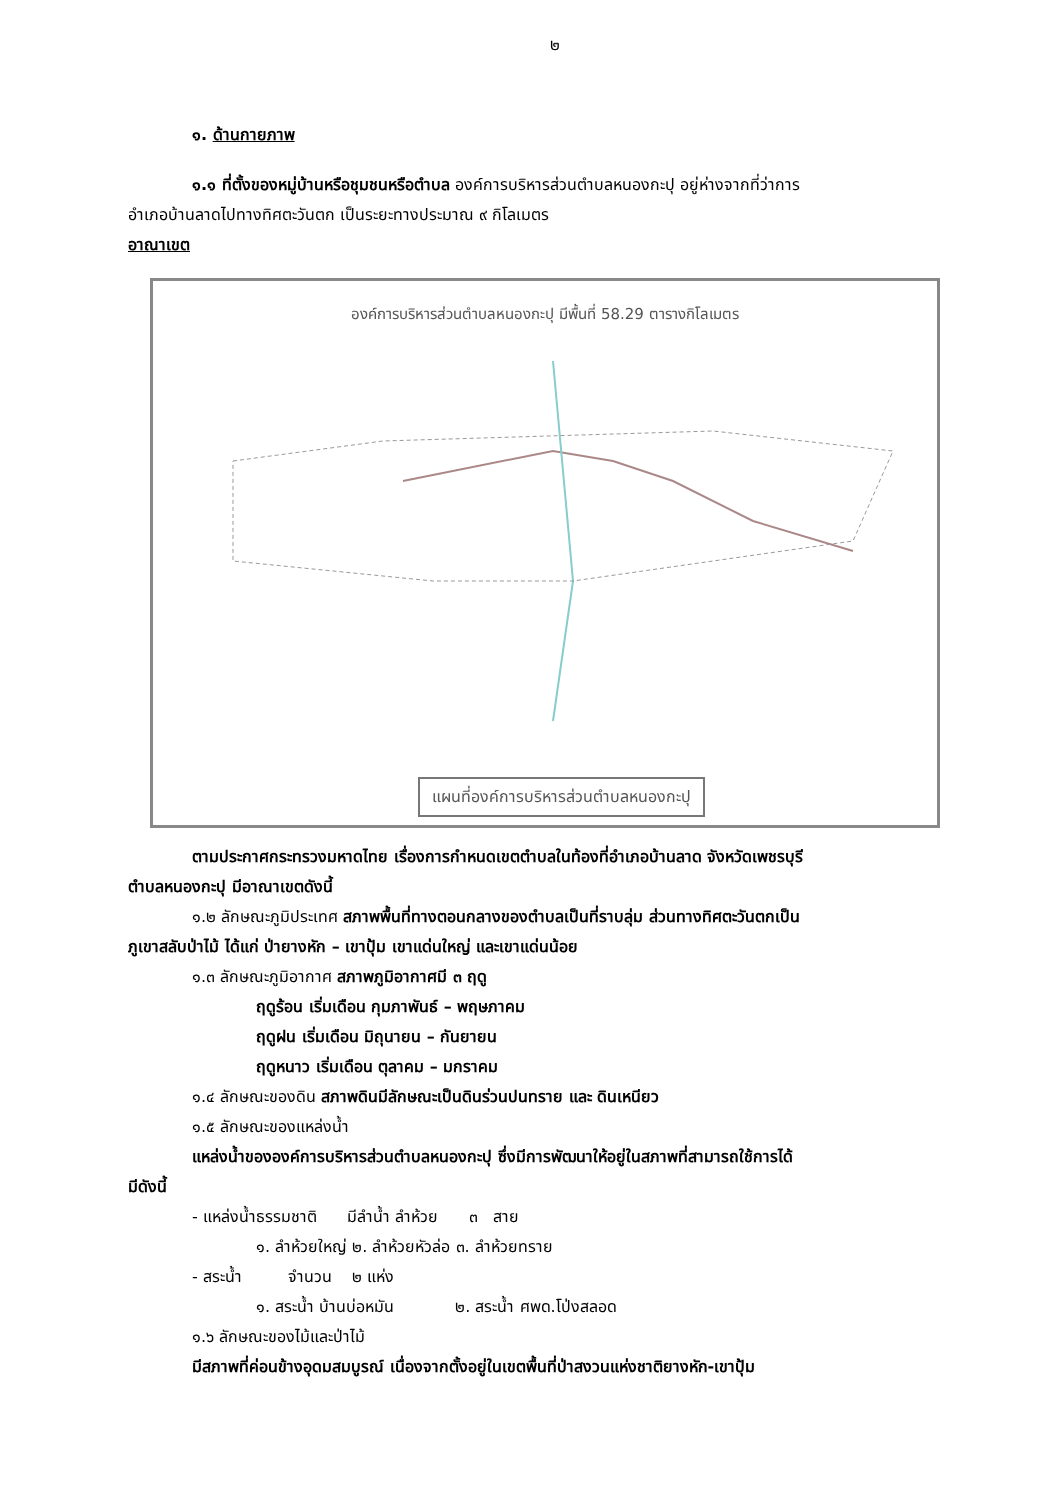๒
๑. ด้านกายภาพ
๑.๑ ที่ตั้งของหมู่บ้านหรือชุมชนหรือตำบล องค์การบริหารส่วนตำบลหนองกะปุ อยู่ห่างจากที่ว่าการ
อำเภอบ้านลาดไปทางทิศตะวันตก เป็นระยะทางประมาณ ๙ กิโลเมตร
อาณาเขต
องค์การบริหารส่วนตำบลหนองกะปุ มีพื้นที่ 58.29 ตารางกิโลเมตร
แผนที่องค์การบริหารส่วนตำบลหนองกะปุ
ตามประกาศกระทรวงมหาดไทย เรื่องการกำหนดเขตตำบลในท้องที่อำเภอบ้านลาด จังหวัดเพชรบุรี
ตำบลหนองกะปุ มีอาณาเขตดังนี้
๑.๒ ลักษณะภูมิประเทศ สภาพพื้นที่ทางตอนกลางของตำบลเป็นที่ราบลุ่ม ส่วนทางทิศตะวันตกเป็น
ภูเขาสลับป่าไม้ ได้แก่ ป่ายางหัก – เขาปุ้ม เขาแด่นใหญ่ และเขาแด่นน้อย
๑.๓ ลักษณะภูมิอากาศ สภาพภูมิอากาศมี ๓ ฤดู
ฤดูร้อน เริ่มเดือน กุมภาพันธ์ – พฤษภาคม
ฤดูฝน เริ่มเดือน มิถุนายน – กันยายน
ฤดูหนาว เริ่มเดือน ตุลาคม – มกราคม
๑.๔ ลักษณะของดิน สภาพดินมีลักษณะเป็นดินร่วนปนทราย และ ดินเหนียว
๑.๕ ลักษณะของแหล่งน้ำ
แหล่งน้ำขององค์การบริหารส่วนตำบลหนองกะปุ ซึ่งมีการพัฒนาให้อยู่ในสภาพที่สามารถใช้การได้
มีดังนี้
- แหล่งน้ำธรรมชาติ มีลำน้ำ ลำห้วย ๓ สาย
๑. ลำห้วยใหญ่ ๒. ลำห้วยหัวล่อ ๓. ลำห้วยทราย
- สระน้ำ จำนวน ๒ แห่ง
๑. สระน้ำ บ้านบ่อหมัน ๒. สระน้ำ ศพด.โป่งสลอด
๑.๖ ลักษณะของไม้และป่าไม้
มีสภาพที่ค่อนข้างอุดมสมบูรณ์ เนื่องจากตั้งอยู่ในเขตพื้นที่ป่าสงวนแห่งชาติยางหัก-เขาปุ้ม